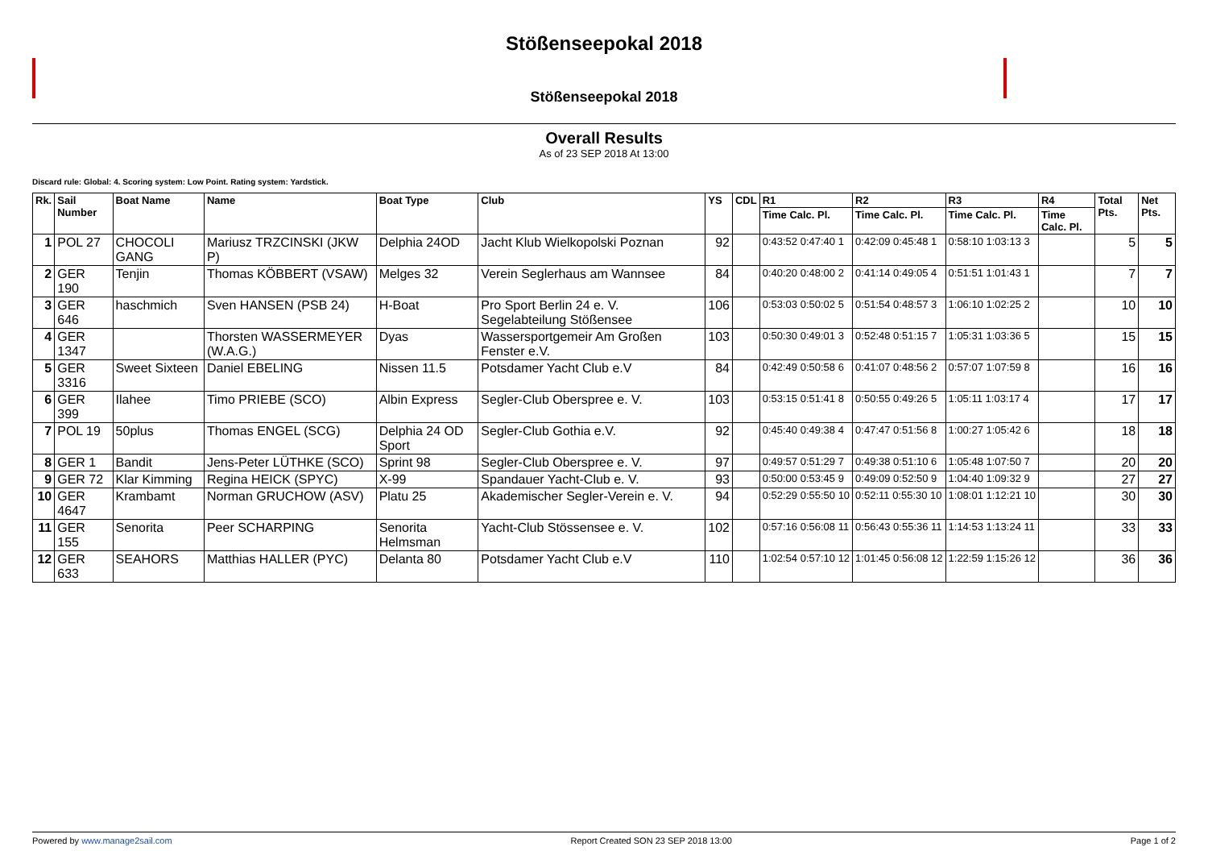Stößenseepokal 2018
Stößenseepokal 2018
Overall Results
As of 23 SEP 2018 At 13:00
Discard rule: Global: 4. Scoring system: Low Point. Rating system: Yardstick.
| Rk. | Sail Number | Boat Name | Name | Boat Type | Club | YS | CDL | R1 | R2 | R3 | R4 | Total Pts. | Net Pts. |
| --- | --- | --- | --- | --- | --- | --- | --- | --- | --- | --- | --- | --- | --- |
| | | | | | | | | Time Calc. Pl. | Time Calc. Pl. | Time Calc. Pl. | Time Calc. Pl. | | |
| 1 | POL 27 | CHOCOLI GANG | Mariusz TRZCINSKI (JKW P) | Delphia 24OD | Jacht Klub Wielkopolski Poznan | 92 | | 0:43:52 0:47:40 1 | 0:42:09 0:45:48 1 | 0:58:10 1:03:13 3 | | 5 | 5 |
| 2 | GER 190 | Tenjin | Thomas KÖBBERT (VSAW) | Melges 32 | Verein Seglerhaus am Wannsee | 84 | | 0:40:20 0:48:00 2 | 0:41:14 0:49:05 4 | 0:51:51 1:01:43 1 | | 7 | 7 |
| 3 | GER 646 | haschmich | Sven HANSEN (PSB 24) | H-Boat | Pro Sport Berlin 24 e. V. Segelabteilung Stößensee | 106 | | 0:53:03 0:50:02 5 | 0:51:54 0:48:57 3 | 1:06:10 1:02:25 2 | | 10 | 10 |
| 4 | GER 1347 | | Thorsten WASSERMEYER (W.A.G.) | Dyas | Wassersportgemeir Am Großen Fenster e.V. | 103 | | 0:50:30 0:49:01 3 | 0:52:48 0:51:15 7 | 1:05:31 1:03:36 5 | | 15 | 15 |
| 5 | GER 3316 | Sweet Sixteen | Daniel EBELING | Nissen 11.5 | Potsdamer Yacht Club e.V | 84 | | 0:42:49 0:50:58 6 | 0:41:07 0:48:56 2 | 0:57:07 1:07:59 8 | | 16 | 16 |
| 6 | GER 399 | Ilahee | Timo PRIEBE (SCO) | Albin Express | Segler-Club Oberspree e. V. | 103 | | 0:53:15 0:51:41 8 | 0:50:55 0:49:26 5 | 1:05:11 1:03:17 4 | | 17 | 17 |
| 7 | POL 19 | 50plus | Thomas ENGEL (SCG) | Delphia 24 OD Sport | Segler-Club Gothia e.V. | 92 | | 0:45:40 0:49:38 4 | 0:47:47 0:51:56 8 | 1:00:27 1:05:42 6 | | 18 | 18 |
| 8 | GER 1 | Bandit | Jens-Peter LÜTHKE (SCO) | Sprint 98 | Segler-Club Oberspree e. V. | 97 | | 0:49:57 0:51:29 7 | 0:49:38 0:51:10 6 | 1:05:48 1:07:50 7 | | 20 | 20 |
| 9 | GER 72 | Klar Kimming | Regina HEICK (SPYC) | X-99 | Spandauer Yacht-Club e. V. | 93 | | 0:50:00 0:53:45 9 | 0:49:09 0:52:50 9 | 1:04:40 1:09:32 9 | | 27 | 27 |
| 10 | GER 4647 | Krambamt | Norman GRUCHOW (ASV) | Platu 25 | Akademischer Segler-Verein e. V. | 94 | | 0:52:29 0:55:50 10 | 0:52:11 0:55:30 10 | 1:08:01 1:12:21 10 | | 30 | 30 |
| 11 | GER 155 | Senorita | Peer SCHARPING | Senorita Helmsman | Yacht-Club Stössensee e. V. | 102 | | 0:57:16 0:56:08 11 | 0:56:43 0:55:36 11 | 1:14:53 1:13:24 11 | | 33 | 33 |
| 12 | GER 633 | SEAHORS | Matthias HALLER (PYC) | Delanta 80 | Potsdamer Yacht Club e.V | 110 | | 1:02:54 0:57:10 12 | 1:01:45 0:56:08 12 | 1:22:59 1:15:26 12 | | 36 | 36 |
Powered by www.manage2sail.com Report Created SON 23 SEP 2018 13:00 Page 1 of 2